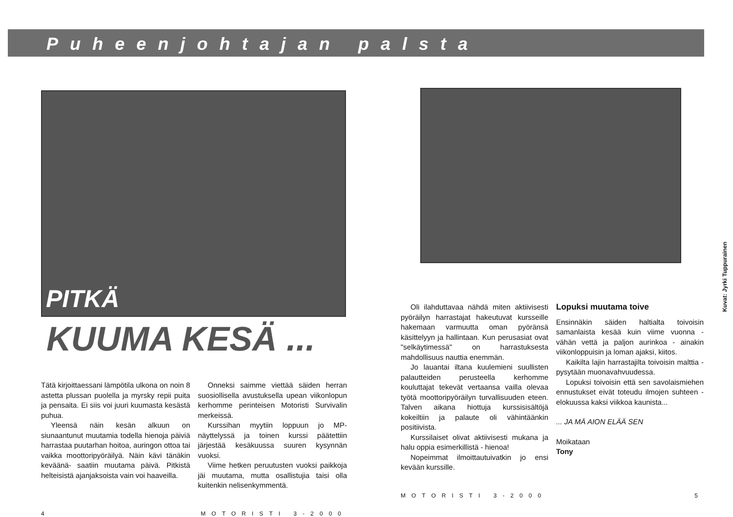Puheenjohtajan palsta
PITKÄ
KUUMA KESÄ ...
Tätä kirjoittaessani lämpötila ulkona on noin 8 astetta plussan puolella ja myrsky repii puita ja pensaita. Ei siis voi juuri kuumasta kesästä puhua.
Yleensä näin kesän alkuun on siunaantunut muutamia todella hienoja päiviä harrastaa puutarhan hoitoa, auringon ottoa tai vaikka moottoripyöräilyä. Näin kävi tänäkin keväänä- saatiin muutama päivä. Pitkistä helteisistä ajanjaksoista vain voi haaveilla.
Onneksi saimme viettää säiden herran suosiollisella avustuksella upean viikonlopun kerhomme perinteisen Motoristi Survivalin merkeissä.
Kurssihan myytiin loppuun jo MP-näyttelyssä ja toinen kurssi päätettiin järjestää kesäkuussa suuren kysynnän vuoksi.
Viime hetken peruutusten vuoksi paikkoja jäi muutama, mutta osallistujia taisi olla kuitenkin nelisenkymmentä.
4 MOTORISTI 3-2000
Kuvat: Jyrki Tuppurainen
Oli ilahduttavaa nähdä miten aktiivisesti pyöräilyn harrastajat hakeutuvat kursseille hakemaan varmuutta oman pyöränsä käsittelyyn ja hallintaan. Kun perusasiat ovat "selkäytimessä" on harrastuksesta mahdollisuus nauttia enemmän.
Jo lauantai iltana kuulemieni suullisten palautteiden perusteella kerhomme kouluttajat tekevät vertaansa vailla olevaa työtä moottoripyöräilyn turvallisuuden eteen. Talven aikana hiottuja kurssisisältöjä kokeiltiin ja palaute oli vähintäänkin positiivista.
Kurssilaiset olivat aktiivisesti mukana ja halu oppia esimerkillistä - hienoa!
Nopeimmat ilmoittautuivatkin jo ensi kevään kurssille.
Lopuksi muutama toive
Ensinnäkin säiden haltialta toivoisin samanlaista kesää kuin viime vuonna - vähän vettä ja paljon aurinkoa - ainakin viikonloppuisin ja loman ajaksi, kiitos.
Kaikilta lajin harrastajilta toivoisin malttia - pysytään muonavahvuudessa.
Lopuksi toivoisin että sen savolaismiehen ennustukset eivät toteudu ilmojen suhteen - elokuussa kaksi viikkoa kaunista...
... JA MÄ AION ELÄÄ SEN
Moikataan
Tony
MOTORISTI 3-2000 5